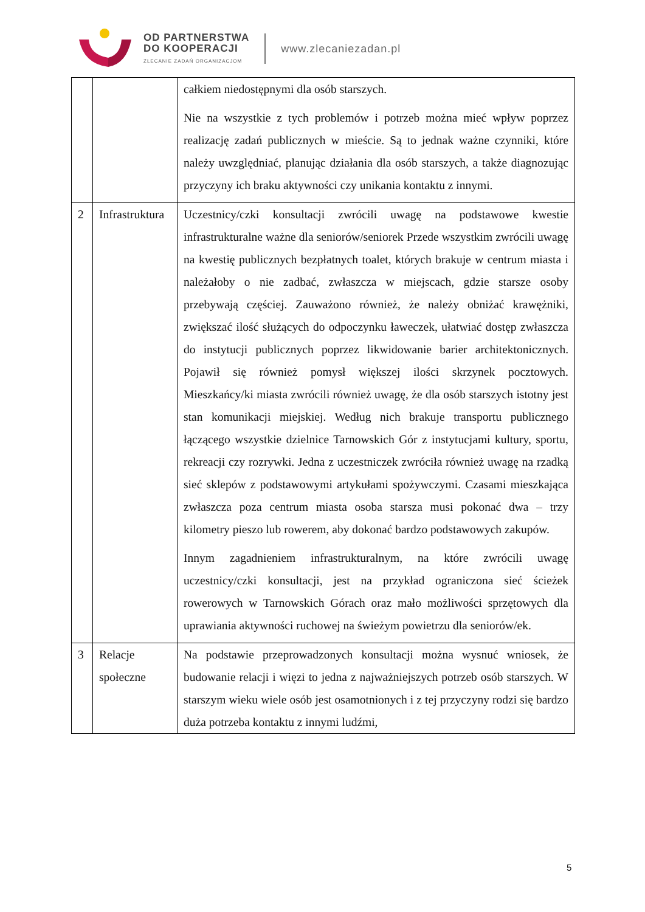OD PARTNERSTWA
DO KOOPERACJI
ZLECANIE ZADAŃ ORGANIZACJOM
www.zlecaniezadan.pl
| | | całkiem niedostępnymi dla osób starszych. Nie na wszystkie z tych problemów i potrzeb można mieć wpływ poprzez realizację zadań publicznych w mieście. Są to jednak ważne czynniki, które należy uwzględniać, planując działania dla osób starszych, a także diagnozując przyczyny ich braku aktywności czy unikania kontaktu z innymi. |
| 2 | Infrastruktura | Uczestnicy/czki konsultacji zwrócili uwagę na podstawowe kwestie infrastrukturalne ważne dla seniorów/seniorek Przede wszystkim zwrócili uwagę na kwestię publicznych bezpłatnych toalet, których brakuje w centrum miasta i należałoby o nie zadbać, zwłaszcza w miejscach, gdzie starsze osoby przebywają częściej. Zauważono również, że należy obniżać krawężniki, zwiększać ilość służących do odpoczynku ławeczek, ułatwiać dostęp zwłaszcza do instytucji publicznych poprzez likwidowanie barier architektonicznych. Pojawił się również pomysł większej ilości skrzynek pocztowych. Mieszkańcy/ki miasta zwrócili również uwagę, że dla osób starszych istotny jest stan komunikacji miejskiej. Według nich brakuje transportu publicznego łączącego wszystkie dzielnice Tarnowskich Gór z instytucjami kultury, sportu, rekreacji czy rozrywki. Jedna z uczestniczek zwróciła również uwagę na rzadką sieć sklepów z podstawowymi artykułami spożywczymi. Czasami mieszkająca zwłaszcza poza centrum miasta osoba starsza musi pokonać dwa – trzy kilometry pieszo lub rowerem, aby dokonać bardzo podstawowych zakupów. Innym zagadnieniem infrastrukturalnym, na które zwrócili uwagę uczestnicy/czki konsultacji, jest na przykład ograniczona sieć ścieżek rowerowych w Tarnowskich Górach oraz mało możliwości sprzętowych dla uprawiania aktywności ruchowej na świeżym powietrzu dla seniorów/ek. |
| 3 | Relacje społeczne | Na podstawie przeprowadzonych konsultacji można wysnuć wniosek, że budowanie relacji i więzi to jedna z najważniejszych potrzeb osób starszych. W starszym wieku wiele osób jest osamotnionych i z tej przyczyny rodzi się bardzo duża potrzeba kontaktu z innymi ludźmi, |
5